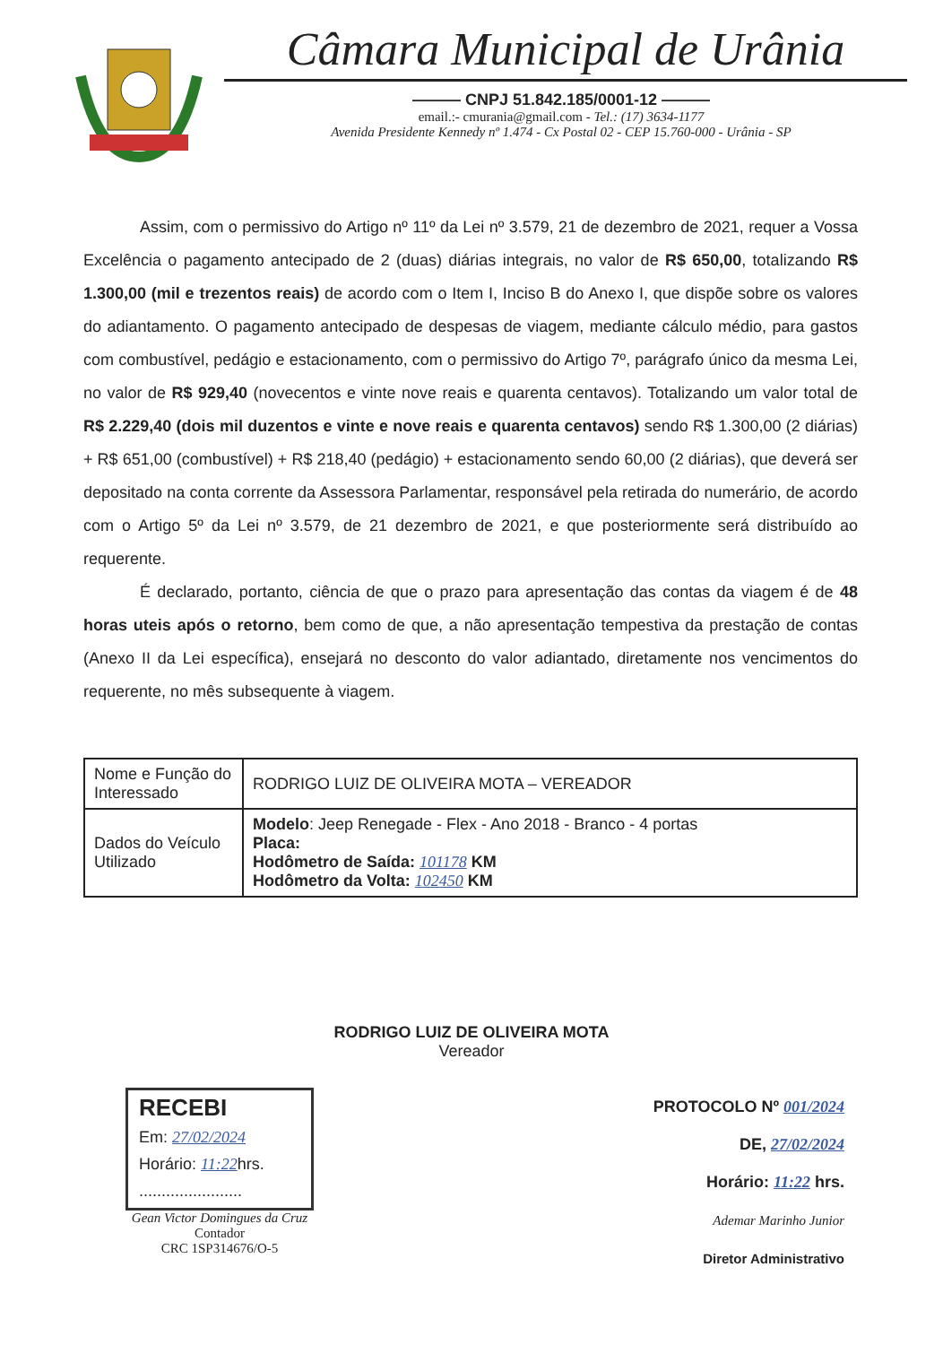Câmara Municipal de Urânia
——— CNPJ 51.842.185/0001-12 ———
email.:- cmurania@gmail.com - Tel.: (17) 3634-1177
Avenida Presidente Kennedy nº 1.474 - Cx Postal 02 - CEP 15.760-000 - Urânia - SP
Assim, com o permissivo do Artigo nº 11º da Lei nº 3.579, 21 de dezembro de 2021, requer a Vossa Excelência o pagamento antecipado de 2 (duas) diárias integrais, no valor de R$ 650,00, totalizando R$ 1.300,00 (mil e trezentos reais) de acordo com o Item I, Inciso B do Anexo I, que dispõe sobre os valores do adiantamento. O pagamento antecipado de despesas de viagem, mediante cálculo médio, para gastos com combustível, pedágio e estacionamento, com o permissivo do Artigo 7º, parágrafo único da mesma Lei, no valor de R$ 929,40 (novecentos e vinte nove reais e quarenta centavos). Totalizando um valor total de R$ 2.229,40 (dois mil duzentos e vinte e nove reais e quarenta centavos) sendo R$ 1.300,00 (2 diárias) + R$ 651,00 (combustível) + R$ 218,40 (pedágio) + estacionamento sendo 60,00 (2 diárias), que deverá ser depositado na conta corrente da Assessora Parlamentar, responsável pela retirada do numerário, de acordo com o Artigo 5º da Lei nº 3.579, de 21 dezembro de 2021, e que posteriormente será distribuído ao requerente.
É declarado, portanto, ciência de que o prazo para apresentação das contas da viagem é de 48 horas uteis após o retorno, bem como de que, a não apresentação tempestiva da prestação de contas (Anexo II da Lei específica), ensejará no desconto do valor adiantado, diretamente nos vencimentos do requerente, no mês subsequente à viagem.
| Nome e Função do Interessado | RODRIGO LUIZ DE OLIVEIRA MOTA – VEREADOR |
| Dados do Veículo Utilizado | Modelo : Jeep Renegade - Flex - Ano 2018 - Branco - 4 portas Placa: Hodômetro de Saída: 101178 KM Hodômetro da Volta: 102450 KM |
RODRIGO LUIZ DE OLIVEIRA MOTA
Vereador
RECEBI
Em: 27/02/2024
Horário: 11:22hrs.
.......................
Gean Victor Domingues da Cruz
Contador
CRC 1SP314676/O-5
PROTOCOLO Nº 001/2024
DE, 27/02/2024
Horário: 11:22 hrs.
Ademar Marinho Junior
Diretor Administrativo